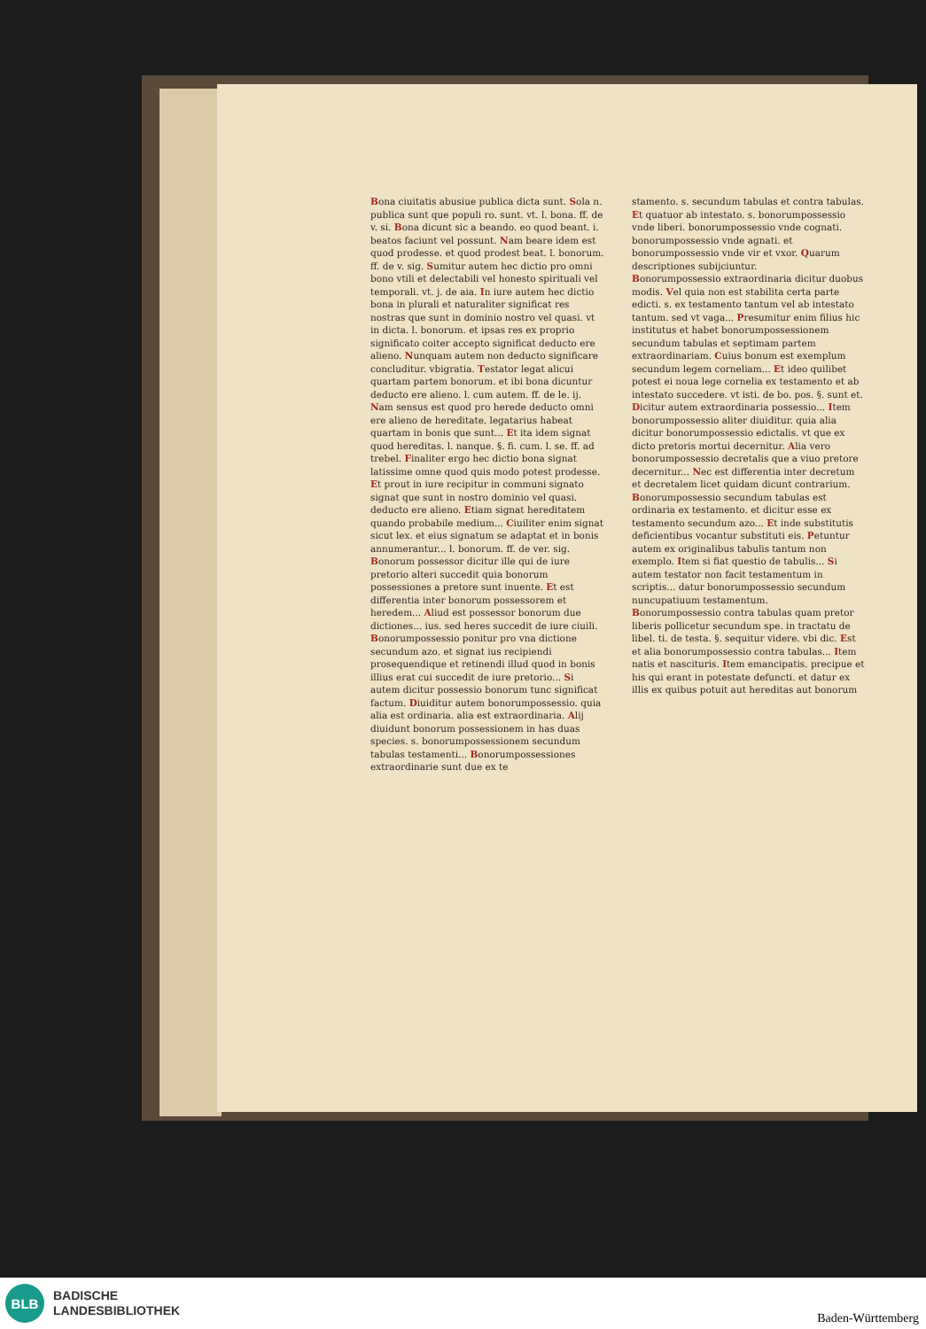Bona ciuitatis abusiue publica dicta sunt. Sola n. publica sunt que populi ro. sunt. vt. l. bona. ff. de v. si. Bona dicunt sic a beando. eo quod beant. i. beatos faciunt vel possunt. Nam beare idem est quod prodesse. et quod prodest beat. l. bonorum. ff. de v. sig. Sumitur autem hec dictio pro omni bono vtili et delectabili vel honesto spirituali vel temporali. vt. j. de aia. In iure autem hec dictio bona in plurali et naturaliter significat res nostras que sunt in dominio nostro vel quasi. vt in dicta. l. bonorum. et ipsas res ex proprio significato coiter accepto significat deducto ere alieno. Nunquam autem non deducto significare concluditur. vbigratia. Testator legat alicui quartam partem bonorum. et ibi bona dicuntur deducto ere alieno. l. cum autem. ff. de le. ij. Nam sensus est quod pro herede deducto omni ere alieno de hereditate. legatarius habeat quartam in bonis que sunt... Et ita idem signat quod hereditas. l. nanque. §. fi. cum. l. se. ff. ad trebel. Finaliter ergo hec dictio bona signat latissime omne quod quis modo potest prodesse. Et prout in iure recipitur in communi signato signat que sunt in nostro dominio vel quasi. deducto ere alieno. Etiam signat hereditatem quando probabile medium... Ciuiliter enim signat sicut lex. et eius signatum se adaptat et in bonis annumerantur... l. bonorum. ff. de ver. sig.
Bonorum possessor dicitur ille qui de iure pretorio alteri succedit quia bonorum possessiones a pretore sunt inuente. Et est differentia inter bonorum possessorem et heredem... Aliud est possessor bonorum due dictiones... ius. sed heres succedit de iure ciuili.
Bonorumpossessio ponitur pro vna dictione secundum azo. et signat ius recipiendi prosequendique et retinendi illud quod in bonis illius erat cui succedit de iure pretorio... Si autem dicitur possessio bonorum tunc significat factum. Diuiditur autem bonorumpossessio. quia alia est ordinaria. alia est extraordinaria. Alij diuidunt bonorum possessionem in has duas species. s. bonorumpossessionem secundum tabulas testamenti... Bonorumpossessiones extraordinarie sunt due ex te
stamento. s. secundum tabulas et contra tabulas. Et quatuor ab intestato. s. bonorumpossessio vnde liberi. bonorumpossessio vnde cognati. bonorumpossessio vnde agnati. et bonorumpossessio vnde vir et vxor. Quarum descriptiones subijciuntur.
Bonorumpossessio extraordinaria dicitur duobus modis. Vel quia non est stabilita certa parte edicti. s. ex testamento tantum vel ab intestato tantum. sed vt vaga... Presumitur enim filius hic institutus et habet bonorumpossessionem secundum tabulas et septimam partem extraordinariam. Cuius bonum est exemplum secundum legem corneliam... Et ideo quilibet potest ei noua lege cornelia ex testamento et ab intestato succedere. vt isti. de bo. pos. §. sunt et. Dicitur autem extraordinaria possessio... Item bonorumpossessio aliter diuiditur. quia alia dicitur bonorumpossessio edictalis. vt que ex dicto pretoris mortui decernitur. Alia vero bonorumpossessio decretalis que a viuo pretore decernitur... Nec est differentia inter decretum et decretalem licet quidam dicunt contrarium.
Bonorumpossessio secundum tabulas est ordinaria ex testamento. et dicitur esse ex testamento secundum azo... Et inde substitutis deficientibus vocantur substituti eis. Petuntur autem ex originalibus tabulis tantum non exemplo. Item si fiat questio de tabulis... Si autem testator non facit testamentum in scriptis... datur bonorumpossessio secundum nuncupatiuum testamentum.
Bonorumpossessio contra tabulas quam pretor liberis pollicetur secundum spe. in tractatu de libel. ti. de testa. §. sequitur videre. vbi dic. Est et alia bonorumpossessio contra tabulas... Item natis et nascituris. Item emancipatis. precipue et his qui erant in potestate defuncti. et datur ex illis ex quibus potuit aut hereditas aut bonorum
BLB
BADISCHE
LANDESBIBLIOTHEK
Baden-Württemberg